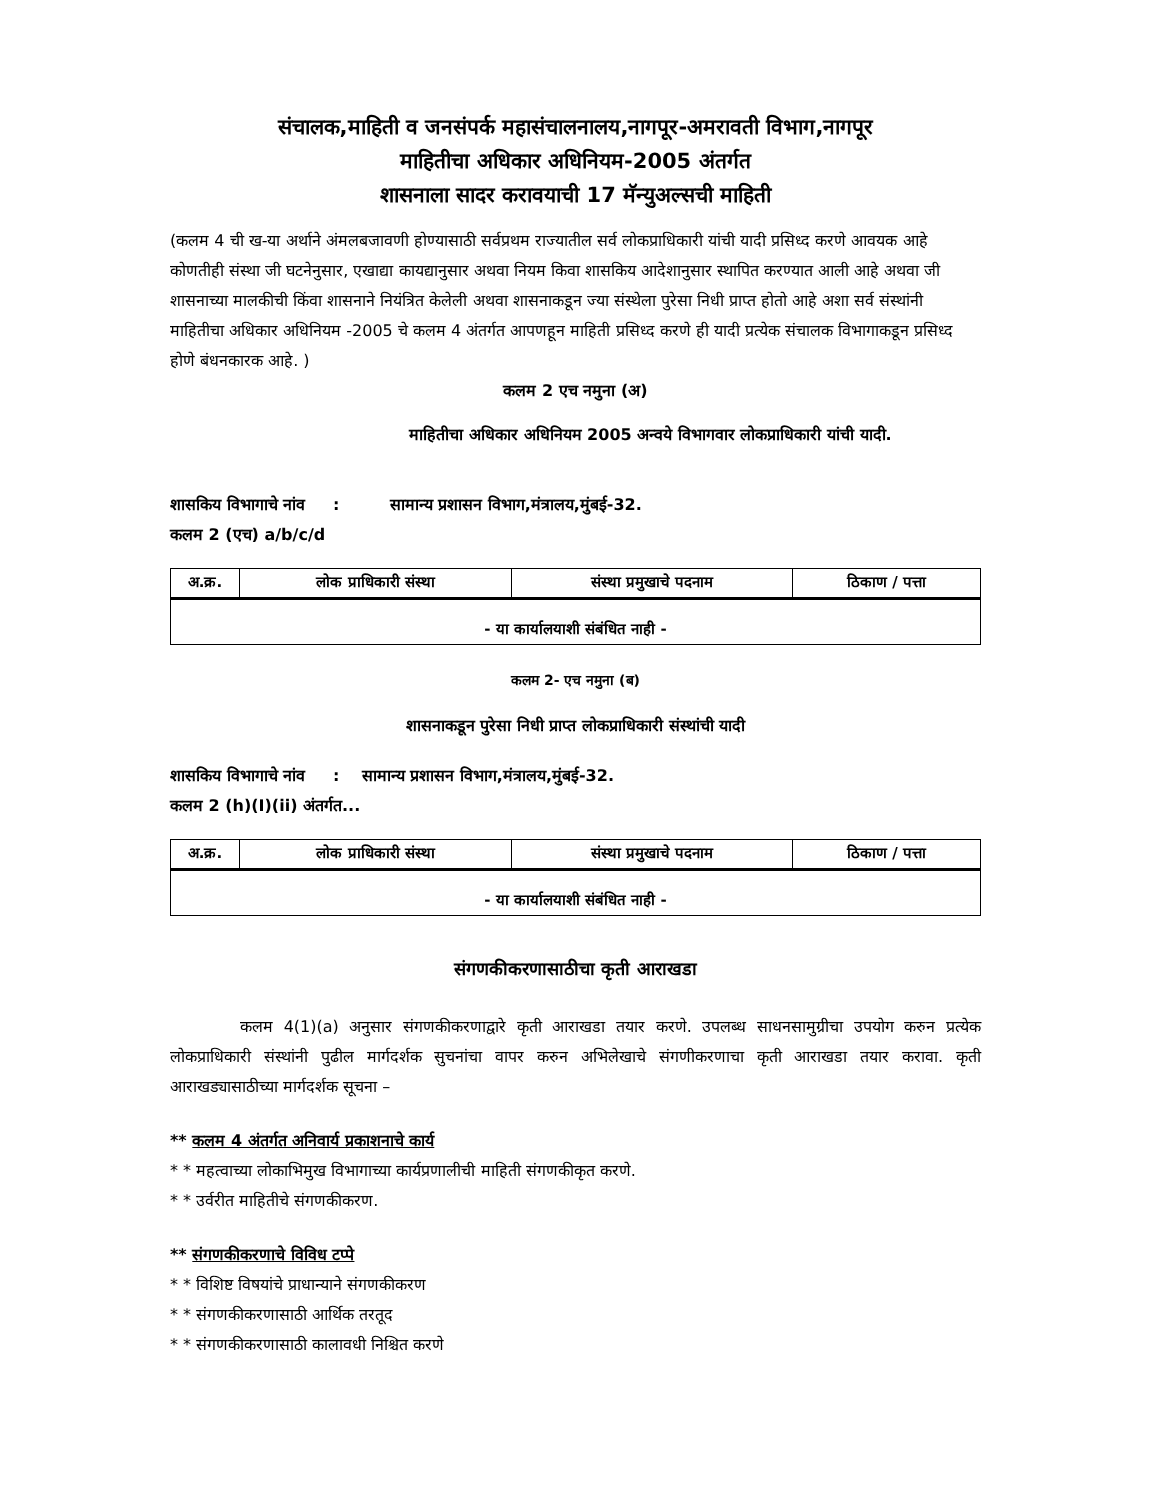संचालक,माहिती व जनसंपर्क महासंचालनालय,नागपूर-अमरावती विभाग,नागपूर
माहितीचा अधिकार अधिनियम-2005 अंतर्गत
शासनाला सादर करावयाची 17 मॅन्युअल्सची माहिती
(कलम 4 ची ख-या अर्थाने अंमलबजावणी होण्यासाठी सर्वप्रथम राज्यातील सर्व लोकप्राधिकारी यांची यादी प्रसिध्द करणे आवयक आहे कोणतीही संस्था जी घटनेनुसार, एखाद्या कायद्यानुसार अथवा नियम किवा शासकिय आदेशानुसार स्थापित करण्यात आली आहे अथवा जी शासनाच्या मालकीची किंवा शासनाने नियंत्रित केलेली अथवा शासनाकडून ज्या संस्थेला पुरेसा निधी प्राप्त होतो आहे अशा सर्व संस्थांनी माहितीचा अधिकार अधिनियम -2005 चे कलम 4 अंतर्गत आपणहून माहिती प्रसिध्द करणे ही यादी प्रत्येक संचालक विभागाकडून प्रसिध्द होणे बंधनकारक आहे. )
कलम 2 एच नमुना (अ)
माहितीचा अधिकार अधिनियम 2005 अन्वये विभागवार लोकप्राधिकारी यांची यादी.
शासकिय विभागाचे नांव : सामान्य प्रशासन विभाग,मंत्रालय,मुंबई-32.
कलम 2 (एच) a/b/c/d
| अ.क्र. | लोक प्राधिकारी संस्था | संस्था प्रमुखाचे पदनाम | ठिकाण / पत्ता |
| --- | --- | --- | --- |
| - या कार्यालयाशी संबंधित नाही - | | | |
कलम 2- एच नमुना (ब)
शासनाकडून पुरेसा निधी प्राप्त लोकप्राधिकारी संस्थांची यादी
शासकिय विभागाचे नांव : सामान्य प्रशासन विभाग,मंत्रालय,मुंबई-32.
कलम 2 (h)(I)(ii) अंतर्गत...
| अ.क्र. | लोक प्राधिकारी संस्था | संस्था प्रमुखाचे पदनाम | ठिकाण / पत्ता |
| --- | --- | --- | --- |
| - या कार्यालयाशी संबंधित नाही - | | | |
संगणकीकरणासाठीचा कृती आराखडा
कलम 4(1)(a) अनुसार संगणकीकरणाद्वारे कृती आराखडा तयार करणे. उपलब्ध साधनसामुग्रीचा उपयोग करुन प्रत्येक लोकप्राधिकारी संस्थांनी पुढील मार्गदर्शक सुचनांचा वापर करुन अभिलेखाचे संगणीकरणाचा कृती आराखडा तयार करावा. कृती आराखड्यासाठीच्या मार्गदर्शक सूचना –
** कलम 4 अंतर्गत अनिवार्य प्रकाशनाचे कार्य
* * महत्वाच्या लोकाभिमुख विभागाच्या कार्यप्रणालीची माहिती संगणकीकृत करणे.
* * उर्वरीत माहितीचे संगणकीकरण.
** संगणकीकरणाचे विविध टप्पे
* * विशिष्ट विषयांचे प्राधान्याने संगणकीकरण
* * संगणकीकरणासाठी आर्थिक तरतूद
* * संगणकीकरणासाठी कालावधी निश्चित करणे